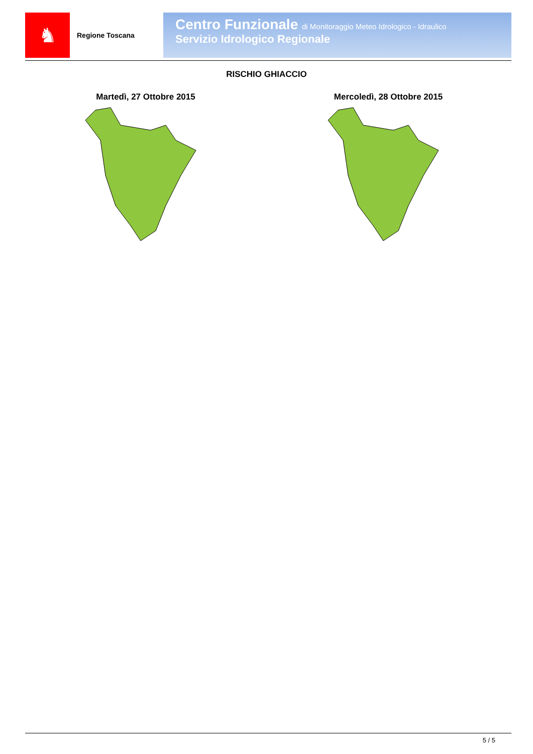♞
Regione Toscana
Centro Funzionale di Monitoraggio Meteo Idrologico - Idraulico
Servizio Idrologico Regionale
RISCHIO GHIACCIO
Martedì, 27 Ottobre 2015 Mercoledì, 28 Ottobre 2015
5 / 5